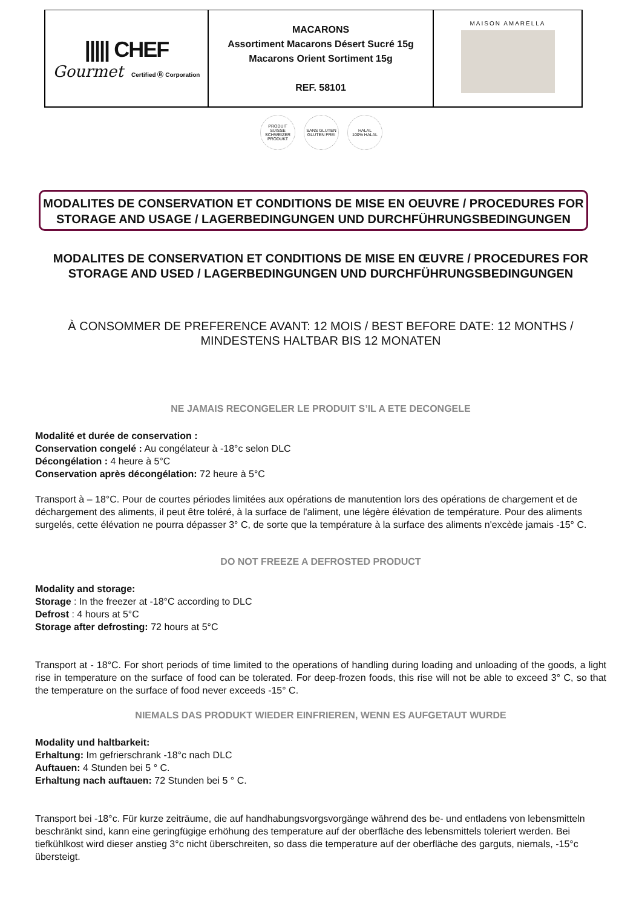| ///// CHEF Gourmet Certified Ⓑ Corporation | MACARONS Assortiment Macarons Désert Sucré 15g Macarons Orient Sortiment 15g REF. 58101 | MAISON AMARELLA |
PRODUIT SUISSE
SCHWEIZER PRODUKT
SANS GLUTEN
GLUTEN FREI
HALAL
100% HALAL
MODALITES DE CONSERVATION ET CONDITIONS DE MISE EN OEUVRE / PROCEDURES FOR STORAGE AND USAGE / LAGERBEDINGUNGEN UND DURCHFÜHRUNGSBEDINGUNGEN
MODALITES DE CONSERVATION ET CONDITIONS DE MISE EN ŒUVRE / PROCEDURES FOR STORAGE AND USED / LAGERBEDINGUNGEN UND DURCHFÜHRUNGSBEDINGUNGEN
À CONSOMMER DE PREFERENCE AVANT: 12 MOIS / BEST BEFORE DATE: 12 MONTHS / MINDESTENS HALTBAR BIS 12 MONATEN
NE JAMAIS RECONGELER LE PRODUIT S’IL A ETE DECONGELE
Modalité et durée de conservation :
Conservation congelé : Au congélateur à -18°c selon DLC
Décongélation : 4 heure à 5°C
Conservation après décongélation: 72 heure à 5°C
Transport à – 18°C. Pour de courtes périodes limitées aux opérations de manutention lors des opérations de chargement et de déchargement des aliments, il peut être toléré, à la surface de l'aliment, une légère élévation de température. Pour des aliments surgelés, cette élévation ne pourra dépasser 3° C, de sorte que la température à la surface des aliments n'excède jamais -15° C.
DO NOT FREEZE A DEFROSTED PRODUCT
Modality and storage:
Storage : In the freezer at -18°C according to DLC
Defrost : 4 hours at 5°C
Storage after defrosting: 72 hours at 5°C
Transport at - 18°C. For short periods of time limited to the operations of handling during loading and unloading of the goods, a light rise in temperature on the surface of food can be tolerated. For deep-frozen foods, this rise will not be able to exceed 3° C, so that the temperature on the surface of food never exceeds -15° C.
NIEMALS DAS PRODUKT WIEDER EINFRIEREN, WENN ES AUFGETAUT WURDE
Modality und haltbarkeit:
Erhaltung: Im gefrierschrank -18°c nach DLC
Auftauen: 4 Stunden bei 5 ° C.
Erhaltung nach auftauen: 72 Stunden bei 5 ° C.
Transport bei -18°c. Für kurze zeiträume, die auf handhabungsvorgsvorgänge während des be- und entladens von lebensmitteln beschränkt sind, kann eine geringfügige erhöhung des temperature auf der oberfläche des lebensmittels toleriert werden. Bei tiefkühlkost wird dieser anstieg 3°c nicht überschreiten, so dass die temperature auf der oberfläche des garguts, niemals, -15°c übersteigt.